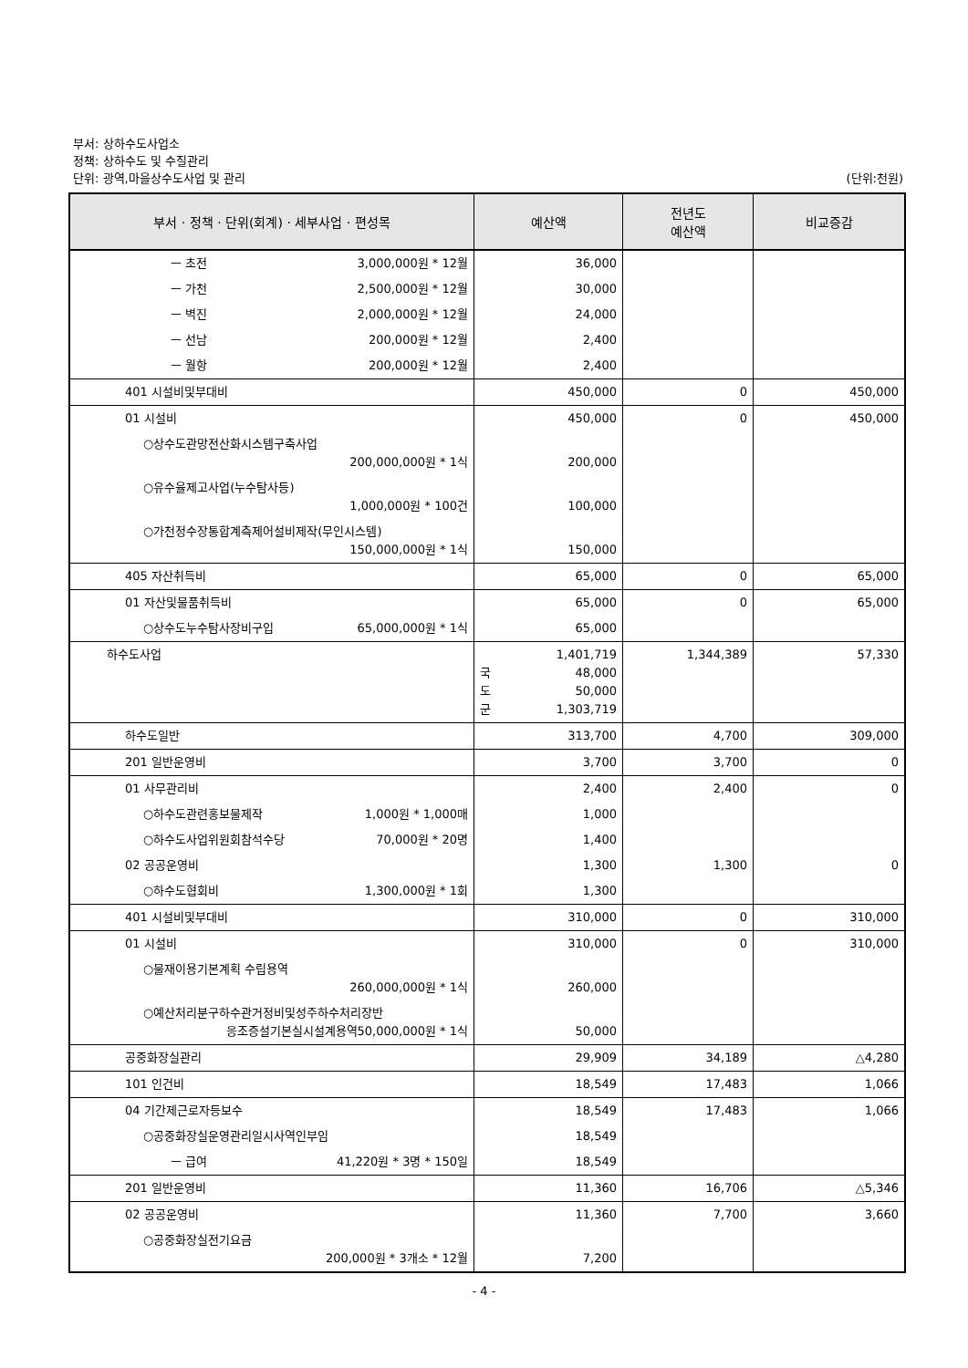부서: 상하수도사업소
정책: 상하수도 및 수질관리
단위: 광역,마을상수도사업 및 관리
(단위:천원)
| 부서 · 정책 · 단위(회계) · 세부사업 · 편성목 | 예산액 | 전년도 예산액 | 비교증감 |
| --- | --- | --- | --- |
| ㅡ 초전 3,000,000원 * 12월 | 36,000 | | |
| ㅡ 가천 2,500,000원 * 12월 | 30,000 | | |
| ㅡ 벽진 2,000,000원 * 12월 | 24,000 | | |
| ㅡ 선남 200,000원 * 12월 | 2,400 | | |
| ㅡ 월항 200,000원 * 12월 | 2,400 | | |
| 401 시설비및부대비 | 450,000 | 0 | 450,000 |
| 01 시설비 | 450,000 | 0 | 450,000 |
| ○상수도관망전산화시스템구축사업 200,000,000원 * 1식 | 200,000 | | |
| ○유수율제고사업(누수탐사등) 1,000,000원 * 100건 | 100,000 | | |
| ○가천정수장통합계측제어설비제작(무인시스템) 150,000,000원 * 1식 | 150,000 | | |
| 405 자산취득비 | 65,000 | 0 | 65,000 |
| 01 자산및물품취득비 | 65,000 | 0 | 65,000 |
| ○상수도누수탐사장비구입 65,000,000원 * 1식 | 65,000 | | |
| 하수도사업 | 1,401,719 국 48,000 도 50,000 군 1,303,719 | 1,344,389 | 57,330 |
| 하수도일반 | 313,700 | 4,700 | 309,000 |
| 201 일반운영비 | 3,700 | 3,700 | 0 |
| 01 사무관리비 | 2,400 | 2,400 | 0 |
| ○하수도관련홍보물제작 1,000원 * 1,000매 | 1,000 | | |
| ○하수도사업위원회참석수당 70,000원 * 20명 | 1,400 | | |
| 02 공공운영비 | 1,300 | 1,300 | 0 |
| ○하수도협회비 1,300,000원 * 1회 | 1,300 | | |
| 401 시설비및부대비 | 310,000 | 0 | 310,000 |
| 01 시설비 | 310,000 | 0 | 310,000 |
| ○물재이용기본계획 수립용역 260,000,000원 * 1식 | 260,000 | | |
| ○예산처리분구하수관거정비및성주하수처리장반 응조증설기본실시설계용역50,000,000원 * 1식 | 50,000 | | |
| 공중화장실관리 | 29,909 | 34,189 | △4,280 |
| 101 인건비 | 18,549 | 17,483 | 1,066 |
| 04 기간제근로자등보수 | 18,549 | 17,483 | 1,066 |
| ○공중화장실운영관리일시사역인부임 | 18,549 | | |
| ㅡ 급여 41,220원 * 3명 * 150일 | 18,549 | | |
| 201 일반운영비 | 11,360 | 16,706 | △5,346 |
| 02 공공운영비 | 11,360 | 7,700 | 3,660 |
| ○공중화장실전기요금 200,000원 * 3개소 * 12월 | 7,200 | | |
- 4 -